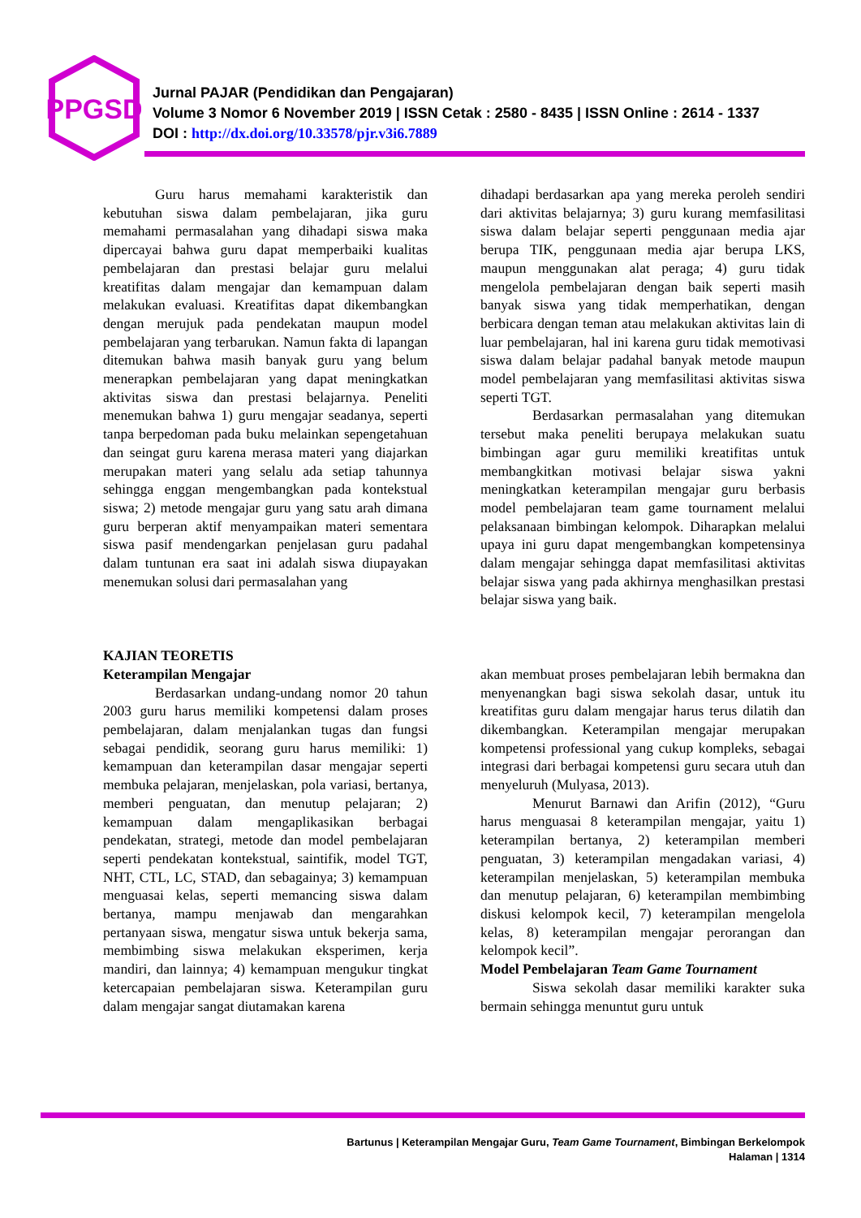PPGSD
Jurnal PAJAR (Pendidikan dan Pengajaran)
Volume 3 Nomor 6 November 2019 | ISSN Cetak : 2580 - 8435 | ISSN Online : 2614 - 1337
DOI : http://dx.doi.org/10.33578/pjr.v3i6.7889
Guru harus memahami karakteristik dan kebutuhan siswa dalam pembelajaran, jika guru memahami permasalahan yang dihadapi siswa maka dipercayai bahwa guru dapat memperbaiki kualitas pembelajaran dan prestasi belajar guru melalui kreatifitas dalam mengajar dan kemampuan dalam melakukan evaluasi. Kreatifitas dapat dikembangkan dengan merujuk pada pendekatan maupun model pembelajaran yang terbarukan. Namun fakta di lapangan ditemukan bahwa masih banyak guru yang belum menerapkan pembelajaran yang dapat meningkatkan aktivitas siswa dan prestasi belajarnya. Peneliti menemukan bahwa 1) guru mengajar seadanya, seperti tanpa berpedoman pada buku melainkan sepengetahuan dan seingat guru karena merasa materi yang diajarkan merupakan materi yang selalu ada setiap tahunnya sehingga enggan mengembangkan pada kontekstual siswa; 2) metode mengajar guru yang satu arah dimana guru berperan aktif menyampaikan materi sementara siswa pasif mendengarkan penjelasan guru padahal dalam tuntunan era saat ini adalah siswa diupayakan menemukan solusi dari permasalahan yang
dihadapi berdasarkan apa yang mereka peroleh sendiri dari aktivitas belajarnya; 3) guru kurang memfasilitasi siswa dalam belajar seperti penggunaan media ajar berupa TIK, penggunaan media ajar berupa LKS, maupun menggunakan alat peraga; 4) guru tidak mengelola pembelajaran dengan baik seperti masih banyak siswa yang tidak memperhatikan, dengan berbicara dengan teman atau melakukan aktivitas lain di luar pembelajaran, hal ini karena guru tidak memotivasi siswa dalam belajar padahal banyak metode maupun model pembelajaran yang memfasilitasi aktivitas siswa seperti TGT.
Berdasarkan permasalahan yang ditemukan tersebut maka peneliti berupaya melakukan suatu bimbingan agar guru memiliki kreatifitas untuk membangkitkan motivasi belajar siswa yakni meningkatkan keterampilan mengajar guru berbasis model pembelajaran team game tournament melalui pelaksanaan bimbingan kelompok. Diharapkan melalui upaya ini guru dapat mengembangkan kompetensinya dalam mengajar sehingga dapat memfasilitasi aktivitas belajar siswa yang pada akhirnya menghasilkan prestasi belajar siswa yang baik.
KAJIAN TEORETIS
Keterampilan Mengajar
Berdasarkan undang-undang nomor 20 tahun 2003 guru harus memiliki kompetensi dalam proses pembelajaran, dalam menjalankan tugas dan fungsi sebagai pendidik, seorang guru harus memiliki: 1) kemampuan dan keterampilan dasar mengajar seperti membuka pelajaran, menjelaskan, pola variasi, bertanya, memberi penguatan, dan menutup pelajaran; 2) kemampuan dalam mengaplikasikan berbagai pendekatan, strategi, metode dan model pembelajaran seperti pendekatan kontekstual, saintifik, model TGT, NHT, CTL, LC, STAD, dan sebagainya; 3) kemampuan menguasai kelas, seperti memancing siswa dalam bertanya, mampu menjawab dan mengarahkan pertanyaan siswa, mengatur siswa untuk bekerja sama, membimbing siswa melakukan eksperimen, kerja mandiri, dan lainnya; 4) kemampuan mengukur tingkat ketercapaian pembelajaran siswa. Keterampilan guru dalam mengajar sangat diutamakan karena
akan membuat proses pembelajaran lebih bermakna dan menyenangkan bagi siswa sekolah dasar, untuk itu kreatifitas guru dalam mengajar harus terus dilatih dan dikembangkan. Keterampilan mengajar merupakan kompetensi professional yang cukup kompleks, sebagai integrasi dari berbagai kompetensi guru secara utuh dan menyeluruh (Mulyasa, 2013).
Menurut Barnawi dan Arifin (2012), “Guru harus menguasai 8 keterampilan mengajar, yaitu 1) keterampilan bertanya, 2) keterampilan memberi penguatan, 3) keterampilan mengadakan variasi, 4) keterampilan menjelaskan, 5) keterampilan membuka dan menutup pelajaran, 6) keterampilan membimbing diskusi kelompok kecil, 7) keterampilan mengelola kelas, 8) keterampilan mengajar perorangan dan kelompok kecil”.
Model Pembelajaran Team Game Tournament
Siswa sekolah dasar memiliki karakter suka bermain sehingga menuntut guru untuk
Bartunus | Keterampilan Mengajar Guru, Team Game Tournament, Bimbingan Berkelompok
Halaman | 1314